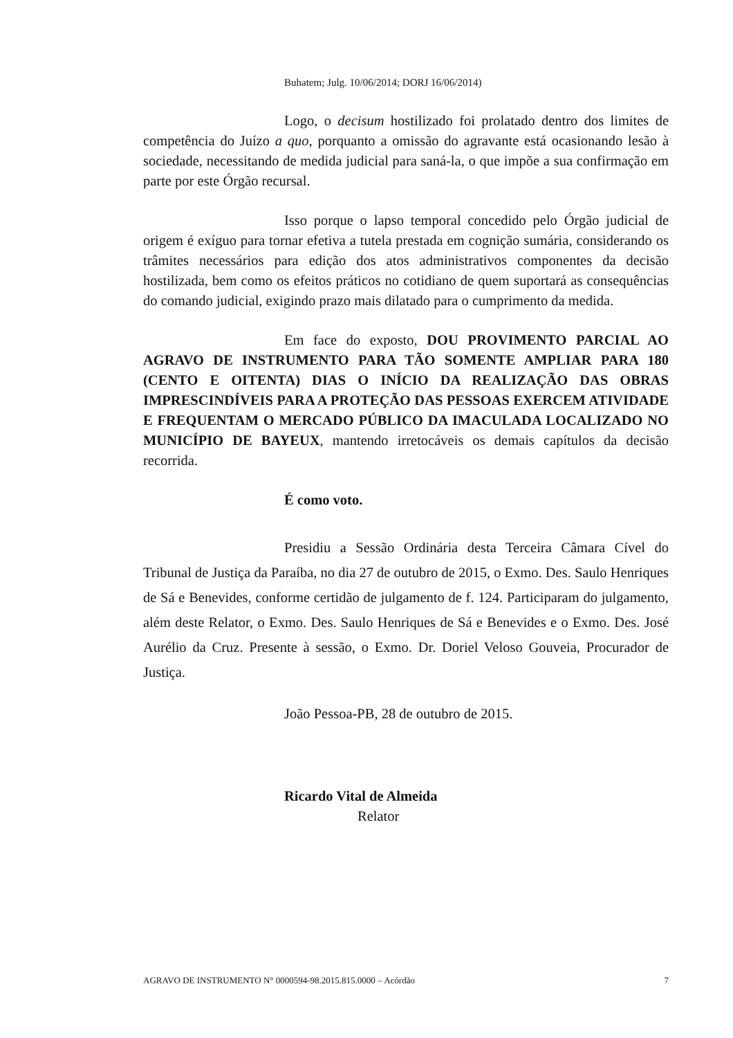Buhatem; Julg. 10/06/2014; DORJ 16/06/2014)
Logo, o decisum hostilizado foi prolatado dentro dos limites de competência do Juízo a quo, porquanto a omissão do agravante está ocasionando lesão à sociedade, necessitando de medida judicial para saná-la, o que impõe a sua confirmação em parte por este Órgão recursal.
Isso porque o lapso temporal concedido pelo Órgão judicial de origem é exíguo para tornar efetiva a tutela prestada em cognição sumária, considerando os trâmites necessários para edição dos atos administrativos componentes da decisão hostilizada, bem como os efeitos práticos no cotidiano de quem suportará as consequências do comando judicial, exigindo prazo mais dilatado para o cumprimento da medida.
Em face do exposto, DOU PROVIMENTO PARCIAL AO AGRAVO DE INSTRUMENTO PARA TÃO SOMENTE AMPLIAR PARA 180 (CENTO E OITENTA) DIAS O INÍCIO DA REALIZAÇÃO DAS OBRAS IMPRESCINDÍVEIS PARA A PROTEÇÃO DAS PESSOAS EXERCEM ATIVIDADE E FREQUENTAM O MERCADO PÚBLICO DA IMACULADA LOCALIZADO NO MUNICÍPIO DE BAYEUX, mantendo irretocáveis os demais capítulos da decisão recorrida.
É como voto.
Presidiu a Sessão Ordinária desta Terceira Câmara Cível do Tribunal de Justiça da Paraíba, no dia 27 de outubro de 2015, o Exmo. Des. Saulo Henriques de Sá e Benevides, conforme certidão de julgamento de f. 124. Participaram do julgamento, além deste Relator, o Exmo. Des. Saulo Henriques de Sá e Benevides e o Exmo. Des. José Aurélio da Cruz. Presente à sessão, o Exmo. Dr. Doriel Veloso Gouveia, Procurador de Justiça.
João Pessoa-PB, 28 de outubro de 2015.
Ricardo Vital de Almeida
Relator
AGRAVO DE INSTRUMENTO N° 0000594-98.2015.815.0000 – Acórdão 7